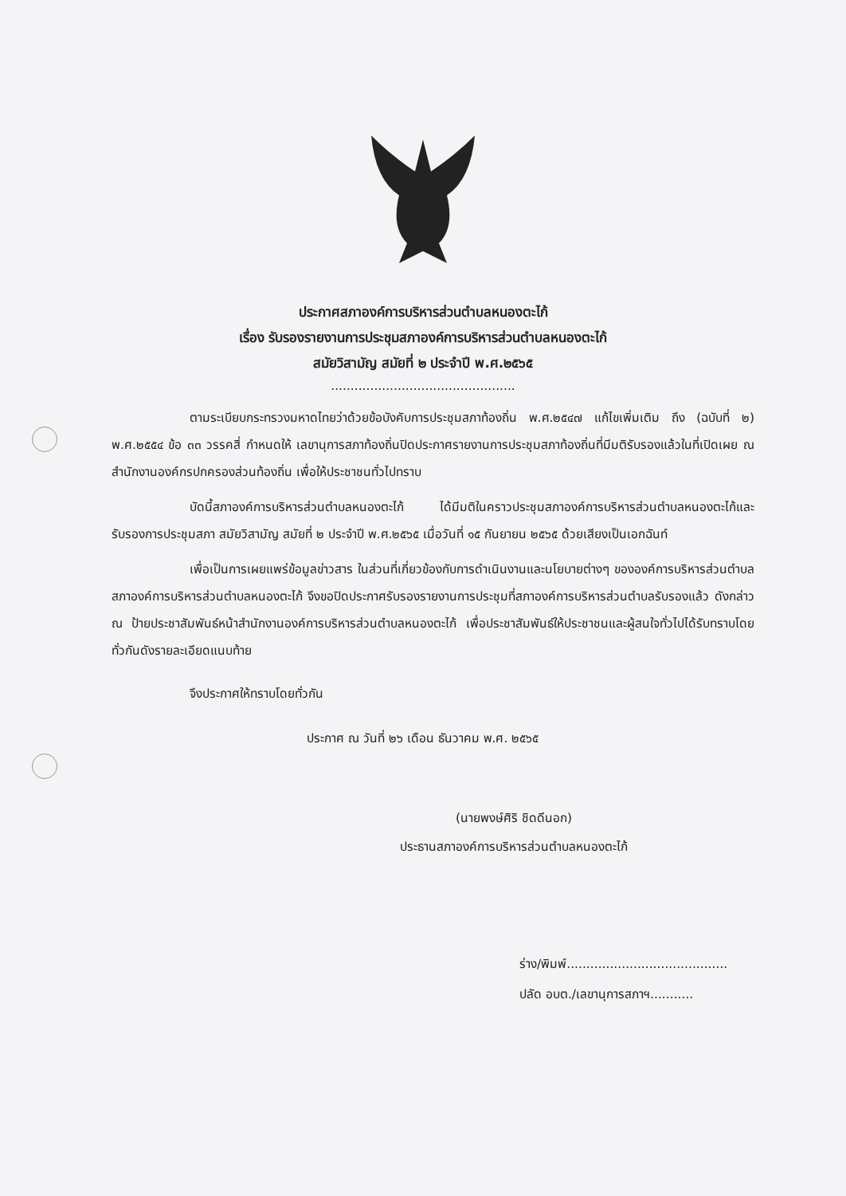ประกาศสภาองค์การบริหารส่วนตำบลหนองตะไก้
เรื่อง รับรองรายงานการประชุมสภาองค์การบริหารส่วนตำบลหนองตะไก้
สมัยวิสามัญ สมัยที่ ๒ ประจำปี พ.ศ.๒๕๖๕
...............................................
ตามระเบียบกระทรวงมหาดไทยว่าด้วยข้อบังคับการประชุมสภาท้องถิ่น พ.ศ.๒๕๔๗ แก้ไขเพิ่มเติม ถึง (ฉบับที่ ๒) พ.ศ.๒๕๕๔ ข้อ ๓๓ วรรคสี่ กำหนดให้ เลขานุการสภาท้องถิ่นปิดประกาศรายงานการประชุมสภาท้องถิ่นที่มีมติรับรองแล้วในที่เปิดเผย ณ สำนักงานองค์กรปกครองส่วนท้องถิ่น เพื่อให้ประชาชนทั่วไปทราบ
บัดนี้สภาองค์การบริหารส่วนตำบลหนองตะไก้ ได้มีมติในคราวประชุมสภาองค์การบริหารส่วนตำบลหนองตะไก้และรับรองการประชุมสภา สมัยวิสามัญ สมัยที่ ๒ ประจำปี พ.ศ.๒๕๖๕ เมื่อวันที่ ๑๕ กันยายน ๒๕๖๕ ด้วยเสียงเป็นเอกฉันท์
เพื่อเป็นการเผยแพร่ข้อมูลข่าวสาร ในส่วนที่เกี่ยวข้องกับการดำเนินงานและนโยบายต่างๆ ขององค์การบริหารส่วนตำบล สภาองค์การบริหารส่วนตำบลหนองตะไก้ จึงขอปิดประกาศรับรองรายงานการประชุมที่สภาองค์การบริหารส่วนตำบลรับรองแล้ว ดังกล่าว ณ ป้ายประชาสัมพันธ์หน้าสำนักงานองค์การบริหารส่วนตำบลหนองตะไก้ เพื่อประชาสัมพันธ์ให้ประชาชนและผู้สนใจทั่วไปได้รับทราบโดยทั่วกันดังรายละเอียดแนบท้าย
จึงประกาศให้ทราบโดยทั่วกัน
ประกาศ ณ วันที่ ๒๖ เดือน ธันวาคม พ.ศ. ๒๕๖๕
(นายพงษ์ศิริ ชิดดีนอก)
ประธานสภาองค์การบริหารส่วนตำบลหนองตะไก้
ร่าง/พิมพ์.........................................
ปลัด อบต./เลขานุการสภาฯ...........